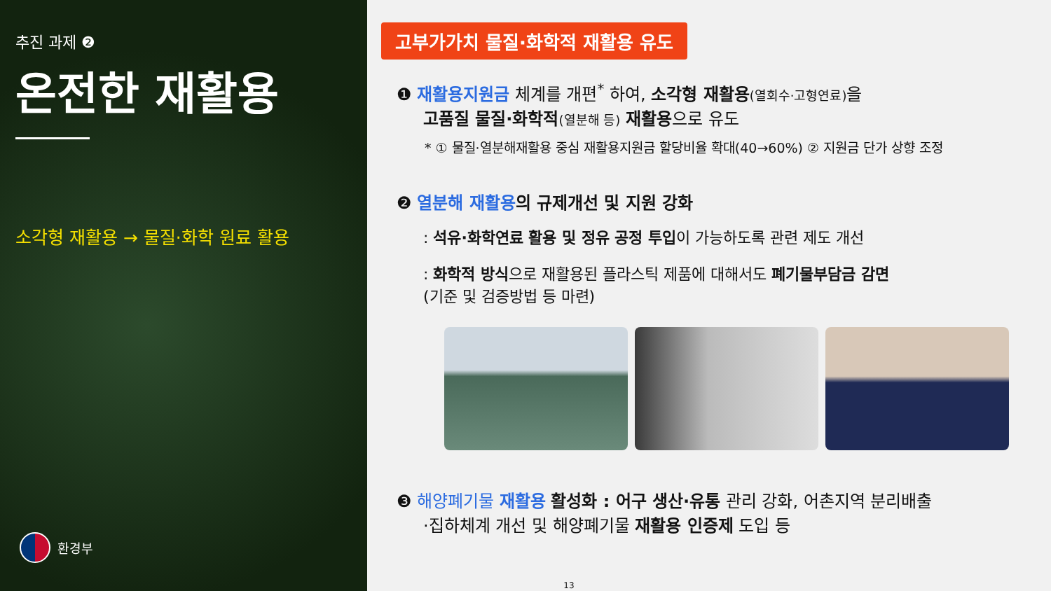추진 과제 ❷
온전한 재활용
소각형 재활용 → 물질·화학 원료 활용
환경부
고부가가치 물질·화학적 재활용 유도
❶ 재활용지원금 체계를 개편<sup>*</sup> 하여, 소각형 재활용(열회수·고형연료) 을
고품질 물질·화학적(열분해 등) 재활용으로 유도
* ① 물질·열분해재활용 중심 재활용지원금 할당비율 확대(40→60%) ② 지원금 단가 상향 조정
❷ 열분해 재활용 의 규제개선 및 지원 강화
: 석유·화학연료 활용 및 정유 공정 투입이 가능하도록 관련 제도 개선
: 화학적 방식으로 재활용된 플라스틱 제품에 대해서도 폐기물부담금 감면
(기준 및 검증방법 등 마련)
❸ 해양폐기물 재활용 활성화 : 어구 생산·유통 관리 강화, 어촌지역 분리배출
·집하체계 개선 및 해양폐기물 재활용 인증제 도입 등
13